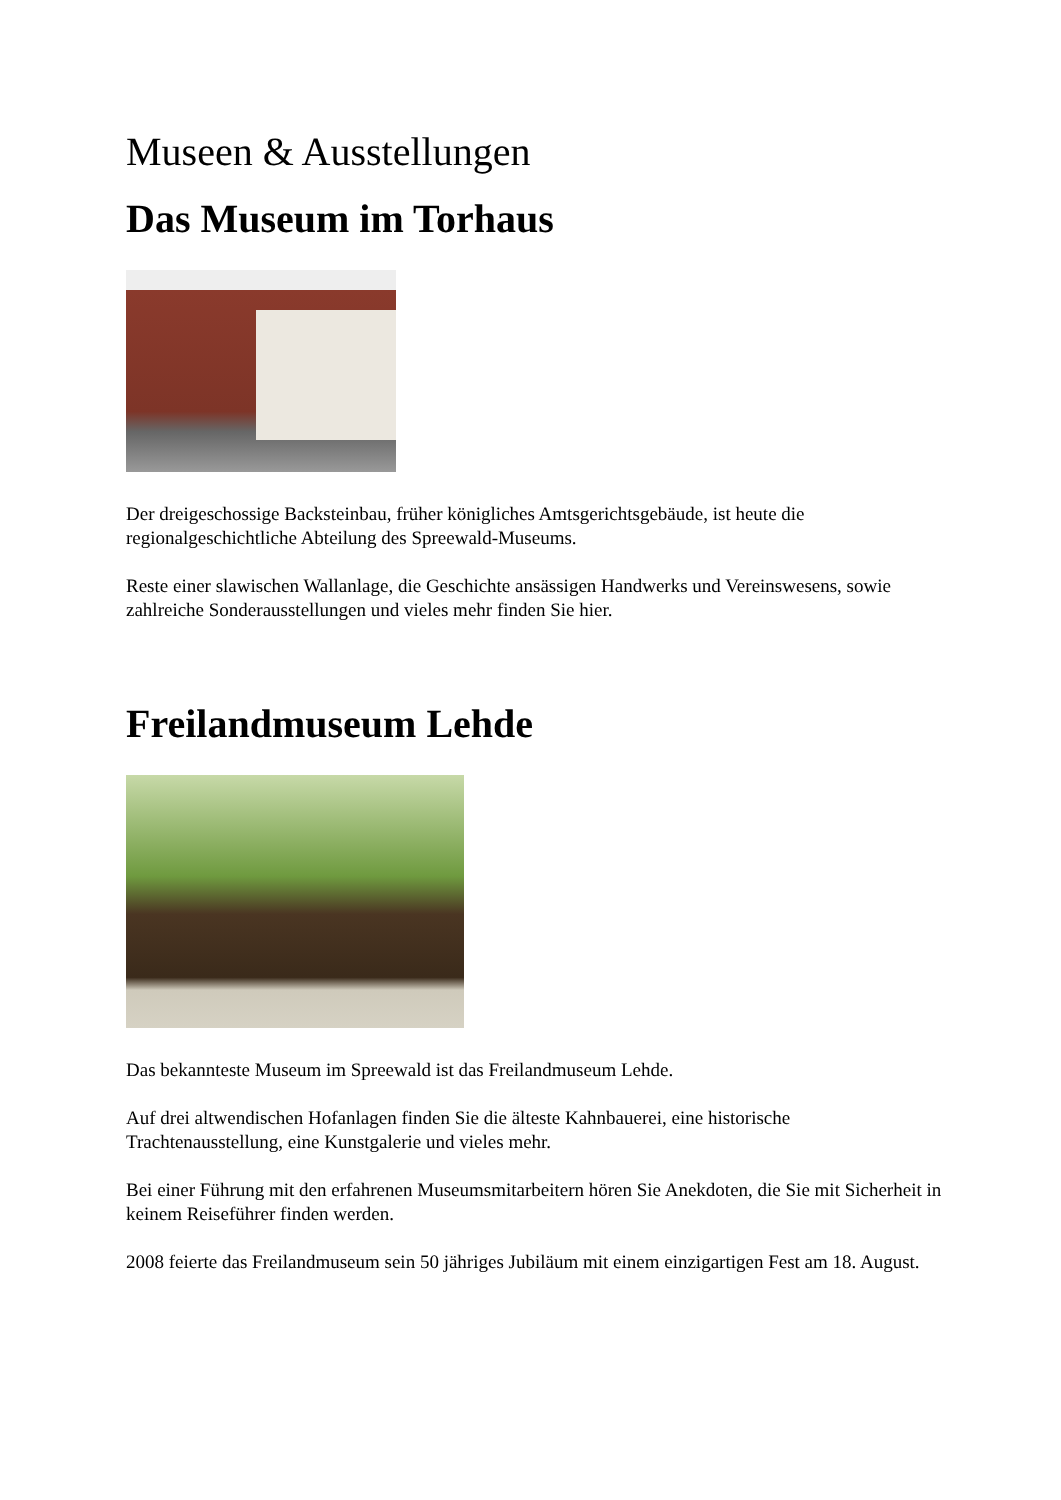Museen & Ausstellungen
Das Museum im Torhaus
Der dreigeschossige Backsteinbau, früher königliches Amtsgerichtsgebäude, ist heute die regionalgeschichtliche Abteilung des Spreewald-Museums.
Reste einer slawischen Wallanlage, die Geschichte ansässigen Handwerks und Vereinswesens, sowie zahlreiche Sonderausstellungen und vieles mehr finden Sie hier.
Freilandmuseum Lehde
Das bekannteste Museum im Spreewald ist das Freilandmuseum Lehde.
Auf drei altwendischen Hofanlagen finden Sie die älteste Kahnbauerei, eine historische Trachtenausstellung, eine Kunstgalerie und vieles mehr.
Bei einer Führung mit den erfahrenen Museumsmitarbeitern hören Sie Anekdoten, die Sie mit Sicherheit in keinem Reiseführer finden werden.
2008 feierte das Freilandmuseum sein 50 jähriges Jubiläum mit einem einzigartigen Fest am 18. August.